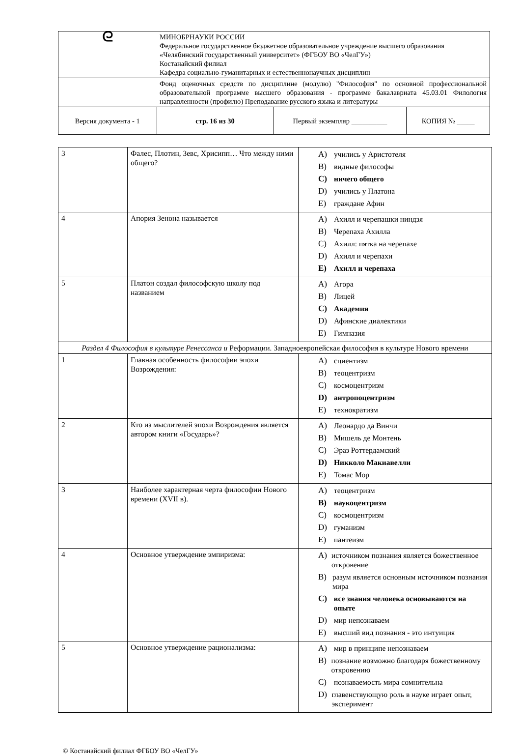| ᘓ | МИНОБРНАУКИ РОССИИ Федеральное государственное бюджетное образовательное учреждение высшего образования «Челябинский государственный университет» (ФГБОУ ВО «ЧелГУ») Костанайский филиал Кафедра социально-гуманитарных и естественнонаучных дисциплин | | |
| | Фонд оценочных средств по дисциплине (модулю) "Философия" по основной профессиональной образовательной программе высшего образования - программе бакалавриата 45.03.01 Филология направленности (профилю) Преподавание русского языка и литературы | | |
| Версия документа - 1 | стр. 16 из 30 | Первый экземпляр __________ | КОПИЯ № _____ |
| 3 | Фалес, Плотин, Зевс, Хрисипп… Что между ними общего? | A) учились у Аристотеля B) видные философы C) ничего общего D) учились у Платона E) граждане Афин |
| 4 | Апория Зенона называется | A) Ахилл и черепашки ниндзя B) Черепаха Ахилла C) Ахилл: пятка на черепахе D) Ахилл и черепахи E) Ахилл и черепаха |
| 5 | Платон создал философскую школу под названием | A) Агора B) Лицей C) Академия D) Афинские диалектики E) Гимназия |
| Раздел 4 Философия в культуре Ренессанса и Реформации. Западноевропейская философия в культуре Нового времени | | |
| 1 | Главная особенность философии эпохи Возрождения: | A) сциентизм B) теоцентризм C) космоцентризм D) антропоцентризм E) технократизм |
| 2 | Кто из мыслителей эпохи Возрождения является автором книги «Государь»? | A) Леонардо да Винчи B) Мишель де Монтень C) Эраз Роттердамский D) Никколо Макиавелли E) Томас Мор |
| 3 | Наиболее характерная черта философии Нового времени (XVII в). | A) теоцентризм B) наукоцентризм C) космоцентризм D) гуманизм E) пантеизм |
| 4 | Основное утверждение эмпиризма: | A) источником познания является божественное откровение B) разум является основным источником познания мира C) все знания человека основываются на опыте D) мир непознаваем E) высший вид познания - это интуиция |
| 5 | Основное утверждение рационализма: | A) мир в принципе непознаваем B) познание возможно благодаря божественному откровению C) познаваемость мира сомнительна D) главенствующую роль в науке играет опыт, эксперимент |
© Костанайский филиал ФГБОУ ВО «ЧелГУ»